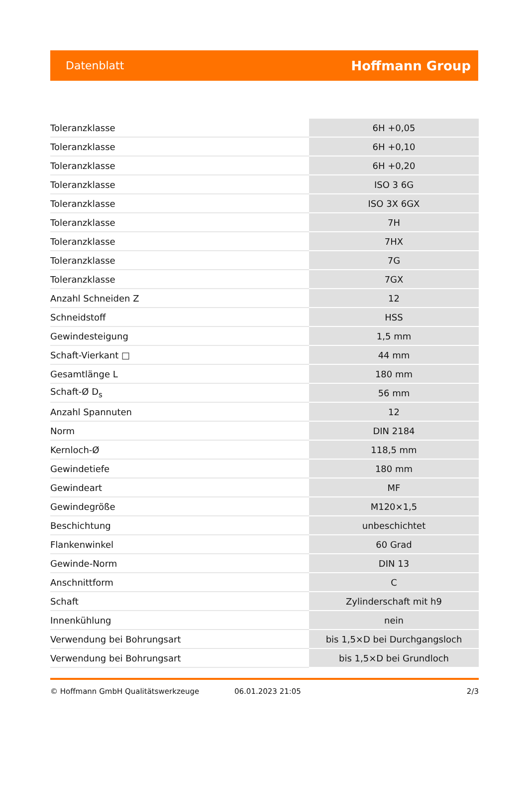Datenblatt Hoffmann Group
| Toleranzklasse | 6H +0,05 |
| Toleranzklasse | 6H +0,10 |
| Toleranzklasse | 6H +0,20 |
| Toleranzklasse | ISO 3 6G |
| Toleranzklasse | ISO 3X 6GX |
| Toleranzklasse | 7H |
| Toleranzklasse | 7HX |
| Toleranzklasse | 7G |
| Toleranzklasse | 7GX |
| Anzahl Schneiden Z | 12 |
| Schneidstoff | HSS |
| Gewindesteigung | 1,5 mm |
| Schaft-Vierkant □ | 44 mm |
| Gesamtlänge L | 180 mm |
| Schaft-Ø D<sub>s</sub> | 56 mm |
| Anzahl Spannuten | 12 |
| Norm | DIN 2184 |
| Kernloch-Ø | 118,5 mm |
| Gewindetiefe | 180 mm |
| Gewindeart | MF |
| Gewindegröße | M120×1,5 |
| Beschichtung | unbeschichtet |
| Flankenwinkel | 60 Grad |
| Gewinde-Norm | DIN 13 |
| Anschnittform | C |
| Schaft | Zylinderschaft mit h9 |
| Innenkühlung | nein |
| Verwendung bei Bohrungsart | bis 1,5×D bei Durchgangsloch |
| Verwendung bei Bohrungsart | bis 1,5×D bei Grundloch |
© Hoffmann GmbH Qualitätswerkzeuge 06.01.2023 21:05 2/3